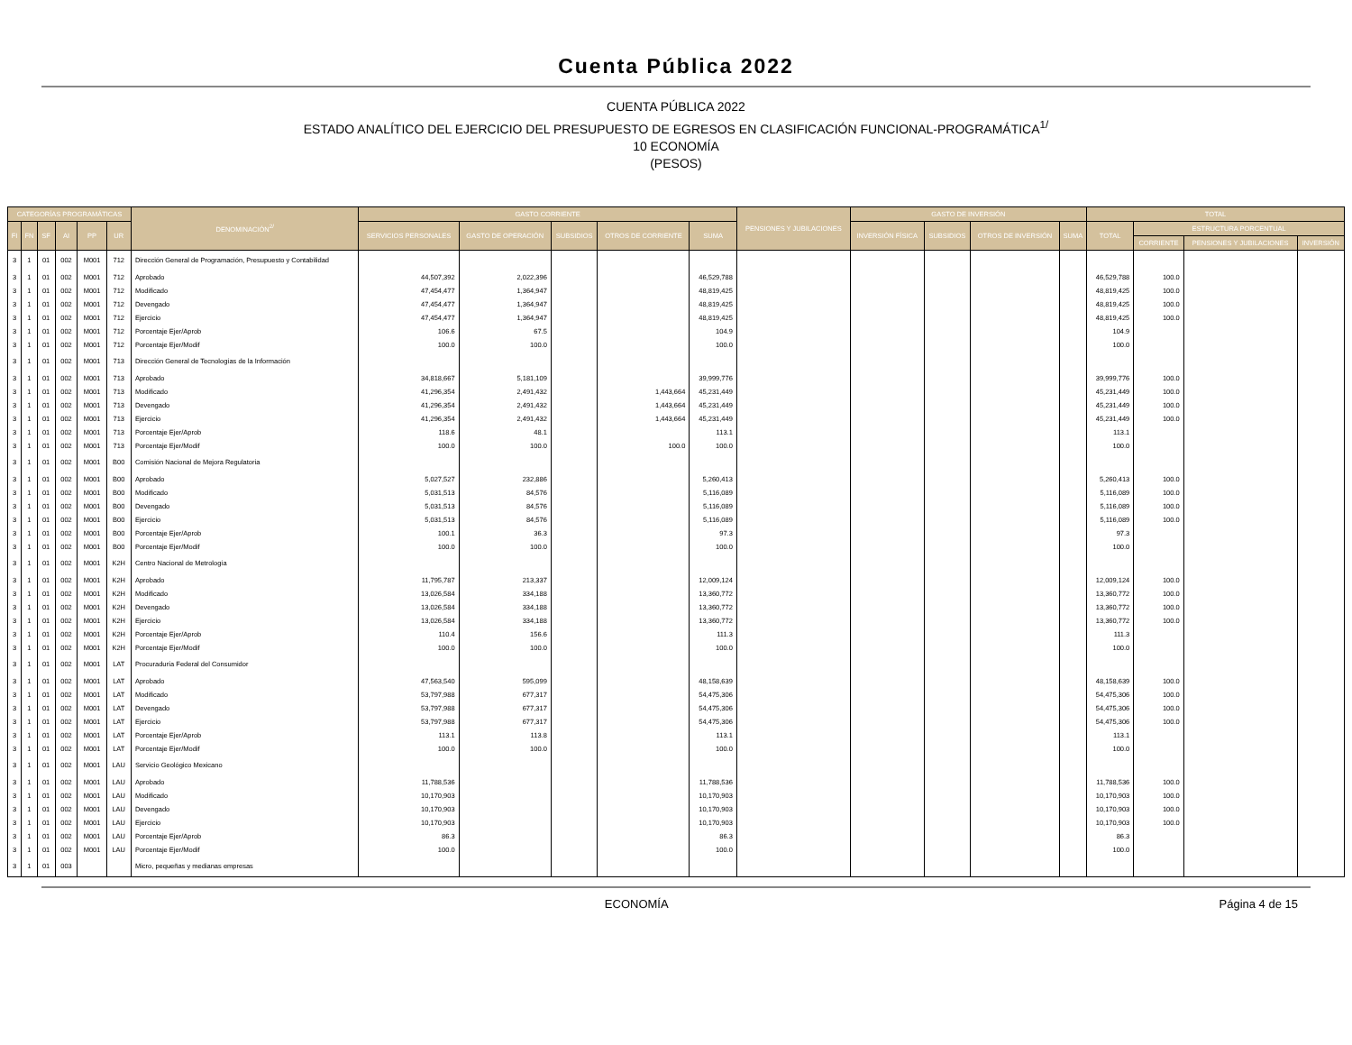Cuenta Pública 2022
CUENTA PÚBLICA 2022
ESTADO ANALÍTICO DEL EJERCICIO DEL PRESUPUESTO DE EGRESOS EN CLASIFICACIÓN FUNCIONAL-PROGRAMÁTICA<sup>1/</sup>
10 ECONOMÍA
(PESOS)
| CATEGORÍAS PROGRAMÁTICAS | | | | | | DENOMINACIÓN<sup>2/</sup> | GASTO CORRIENTE | | | | | PENSIONES Y JUBILACIONES | GASTO DE INVERSIÓN | | | | TOTAL | | | |
| --- | --- | --- | --- | --- | --- | --- | --- | --- | --- | --- | --- | --- | --- | --- | --- | --- | --- | --- | --- | --- |
| FI | FN | SF | AI | PP | UR | | SERVICIOS PERSONALES | GASTO DE OPERACIÓN | SUBSIDIOS | OTROS DE CORRIENTE | SUMA | | INVERSIÓN FÍSICA | SUBSIDIOS | OTROS DE INVERSIÓN | SUMA | TOTAL | ESTRUCTURA PORCENTUAL | | |
| | | | | | | | | | | | | | | | | | | CORRIENTE | PENSIONES Y JUBILACIONES | INVERSIÓN |
| 3 | 1 | 01 | 002 | M001 | 712 | Dirección General de Programación, Presupuesto y Contabilidad | | | | | | | | | | | | | | |
| 3 | 1 | 01 | 002 | M001 | 712 | Aprobado | 44,507,392 | 2,022,396 | | | 46,529,788 | | | | | | 46,529,788 | 100.0 | | |
| 3 | 1 | 01 | 002 | M001 | 712 | Modificado | 47,454,477 | 1,364,947 | | | 48,819,425 | | | | | | 48,819,425 | 100.0 | | |
| 3 | 1 | 01 | 002 | M001 | 712 | Devengado | 47,454,477 | 1,364,947 | | | 48,819,425 | | | | | | 48,819,425 | 100.0 | | |
| 3 | 1 | 01 | 002 | M001 | 712 | Ejercicio | 47,454,477 | 1,364,947 | | | 48,819,425 | | | | | | 48,819,425 | 100.0 | | |
| 3 | 1 | 01 | 002 | M001 | 712 | Porcentaje Ejer/Aprob | 106.6 | 67.5 | | | 104.9 | | | | | | 104.9 | | | |
| 3 | 1 | 01 | 002 | M001 | 712 | Porcentaje Ejer/Modif | 100.0 | 100.0 | | | 100.0 | | | | | | 100.0 | | | |
| 3 | 1 | 01 | 002 | M001 | 713 | Dirección General de Tecnologías de la Información | | | | | | | | | | | | | | |
| 3 | 1 | 01 | 002 | M001 | 713 | Aprobado | 34,818,667 | 5,181,109 | | | 39,999,776 | | | | | | 39,999,776 | 100.0 | | |
| 3 | 1 | 01 | 002 | M001 | 713 | Modificado | 41,296,354 | 2,491,432 | | 1,443,664 | 45,231,449 | | | | | | 45,231,449 | 100.0 | | |
| 3 | 1 | 01 | 002 | M001 | 713 | Devengado | 41,296,354 | 2,491,432 | | 1,443,664 | 45,231,449 | | | | | | 45,231,449 | 100.0 | | |
| 3 | 1 | 01 | 002 | M001 | 713 | Ejercicio | 41,296,354 | 2,491,432 | | 1,443,664 | 45,231,449 | | | | | | 45,231,449 | 100.0 | | |
| 3 | 1 | 01 | 002 | M001 | 713 | Porcentaje Ejer/Aprob | 118.6 | 48.1 | | | 113.1 | | | | | | 113.1 | | | |
| 3 | 1 | 01 | 002 | M001 | 713 | Porcentaje Ejer/Modif | 100.0 | 100.0 | | 100.0 | 100.0 | | | | | | 100.0 | | | |
| 3 | 1 | 01 | 002 | M001 | B00 | Comisión Nacional de Mejora Regulatoria | | | | | | | | | | | | | | |
| 3 | 1 | 01 | 002 | M001 | B00 | Aprobado | 5,027,527 | 232,886 | | | 5,260,413 | | | | | | 5,260,413 | 100.0 | | |
| 3 | 1 | 01 | 002 | M001 | B00 | Modificado | 5,031,513 | 84,576 | | | 5,116,089 | | | | | | 5,116,089 | 100.0 | | |
| 3 | 1 | 01 | 002 | M001 | B00 | Devengado | 5,031,513 | 84,576 | | | 5,116,089 | | | | | | 5,116,089 | 100.0 | | |
| 3 | 1 | 01 | 002 | M001 | B00 | Ejercicio | 5,031,513 | 84,576 | | | 5,116,089 | | | | | | 5,116,089 | 100.0 | | |
| 3 | 1 | 01 | 002 | M001 | B00 | Porcentaje Ejer/Aprob | 100.1 | 36.3 | | | 97.3 | | | | | | 97.3 | | | |
| 3 | 1 | 01 | 002 | M001 | B00 | Porcentaje Ejer/Modif | 100.0 | 100.0 | | | 100.0 | | | | | | 100.0 | | | |
| 3 | 1 | 01 | 002 | M001 | K2H | Centro Nacional de Metrología | | | | | | | | | | | | | | |
| 3 | 1 | 01 | 002 | M001 | K2H | Aprobado | 11,795,787 | 213,337 | | | 12,009,124 | | | | | | 12,009,124 | 100.0 | | |
| 3 | 1 | 01 | 002 | M001 | K2H | Modificado | 13,026,584 | 334,188 | | | 13,360,772 | | | | | | 13,360,772 | 100.0 | | |
| 3 | 1 | 01 | 002 | M001 | K2H | Devengado | 13,026,584 | 334,188 | | | 13,360,772 | | | | | | 13,360,772 | 100.0 | | |
| 3 | 1 | 01 | 002 | M001 | K2H | Ejercicio | 13,026,584 | 334,188 | | | 13,360,772 | | | | | | 13,360,772 | 100.0 | | |
| 3 | 1 | 01 | 002 | M001 | K2H | Porcentaje Ejer/Aprob | 110.4 | 156.6 | | | 111.3 | | | | | | 111.3 | | | |
| 3 | 1 | 01 | 002 | M001 | K2H | Porcentaje Ejer/Modif | 100.0 | 100.0 | | | 100.0 | | | | | | 100.0 | | | |
| 3 | 1 | 01 | 002 | M001 | LAT | Procuraduría Federal del Consumidor | | | | | | | | | | | | | | |
| 3 | 1 | 01 | 002 | M001 | LAT | Aprobado | 47,563,540 | 595,099 | | | 48,158,639 | | | | | | 48,158,639 | 100.0 | | |
| 3 | 1 | 01 | 002 | M001 | LAT | Modificado | 53,797,988 | 677,317 | | | 54,475,306 | | | | | | 54,475,306 | 100.0 | | |
| 3 | 1 | 01 | 002 | M001 | LAT | Devengado | 53,797,988 | 677,317 | | | 54,475,306 | | | | | | 54,475,306 | 100.0 | | |
| 3 | 1 | 01 | 002 | M001 | LAT | Ejercicio | 53,797,988 | 677,317 | | | 54,475,306 | | | | | | 54,475,306 | 100.0 | | |
| 3 | 1 | 01 | 002 | M001 | LAT | Porcentaje Ejer/Aprob | 113.1 | 113.8 | | | 113.1 | | | | | | 113.1 | | | |
| 3 | 1 | 01 | 002 | M001 | LAT | Porcentaje Ejer/Modif | 100.0 | 100.0 | | | 100.0 | | | | | | 100.0 | | | |
| 3 | 1 | 01 | 002 | M001 | LAU | Servicio Geológico Mexicano | | | | | | | | | | | | | | |
| 3 | 1 | 01 | 002 | M001 | LAU | Aprobado | 11,788,536 | | | | 11,788,536 | | | | | | 11,788,536 | 100.0 | | |
| 3 | 1 | 01 | 002 | M001 | LAU | Modificado | 10,170,903 | | | | 10,170,903 | | | | | | 10,170,903 | 100.0 | | |
| 3 | 1 | 01 | 002 | M001 | LAU | Devengado | 10,170,903 | | | | 10,170,903 | | | | | | 10,170,903 | 100.0 | | |
| 3 | 1 | 01 | 002 | M001 | LAU | Ejercicio | 10,170,903 | | | | 10,170,903 | | | | | | 10,170,903 | 100.0 | | |
| 3 | 1 | 01 | 002 | M001 | LAU | Porcentaje Ejer/Aprob | 86.3 | | | | 86.3 | | | | | | 86.3 | | | |
| 3 | 1 | 01 | 002 | M001 | LAU | Porcentaje Ejer/Modif | 100.0 | | | | 100.0 | | | | | | 100.0 | | | |
| 3 | 1 | 01 | 003 | | | Micro, pequeñas y medianas empresas | | | | | | | | | | | | | | |
ECONOMÍA Página 4 de 15